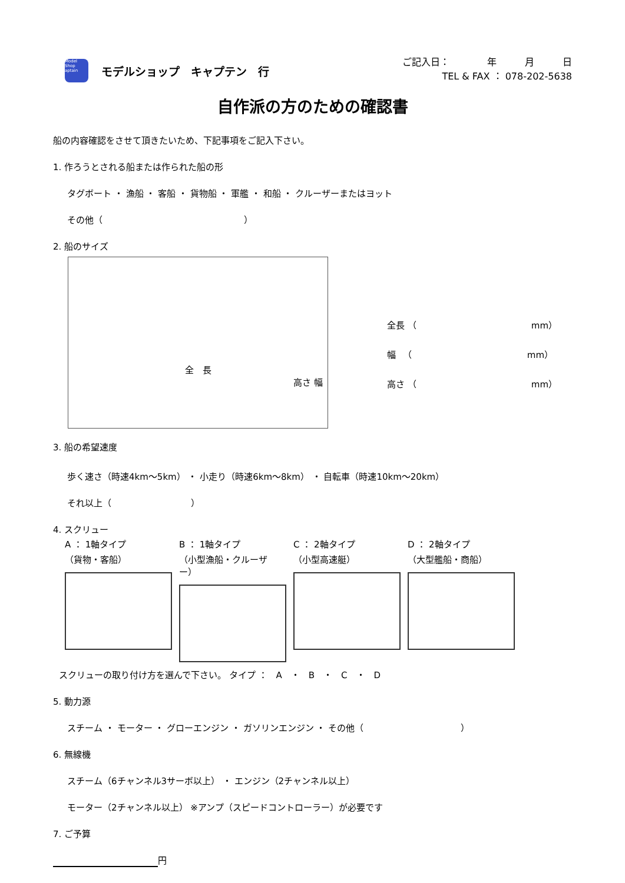Model Shop aptain
モデルショップ　キャプテン　行
ご記入日：　　　　年　　　月　　　日
TEL & FAX ： 078-202-5638
自作派の方のための確認書
船の内容確認をさせて頂きたいため、下記事項をご記入下さい。
1. 作ろうとされる船または作られた船の形
タグボート ・ 漁船 ・ 客船 ・ 貨物船 ・ 軍艦 ・ 和船 ・ クルーザーまたはヨット
その他（　　　　　　　　　　　　　　　　）
2. 船のサイズ
全　長
高さ 幅
全長 （　　　　　　　　　　　　　mm）
幅 　（　　　　　　　　　　　　　mm）
高さ （　　　　　　　　　　　　　mm）
3. 船の希望速度
歩く速さ（時速4km～5km） ・ 小走り（時速6km～8km） ・ 自転車（時速10km～20km）
それ以上（　　　　　　　　　）
4. スクリュー
A ： 1軸タイプ
（貨物・客船）
B ： 1軸タイプ
（小型漁船・クルーザー）
C ： 2軸タイプ
（小型高速艇）
D ： 2軸タイプ
（大型艦船・商船）
スクリューの取り付け方を選んで下さい。 タイプ ：　A　・　B　・　C　・　D
5. 動力源
スチーム ・ モーター ・ グローエンジン ・ ガソリンエンジン ・ その他（　　　　　　　　　　　）
6. 無線機
スチーム（6チャンネル3サーボ以上） ・ エンジン（2チャンネル以上）
モーター（2チャンネル以上） ※アンプ（スピードコントローラー）が必要です
7. ご予算
円